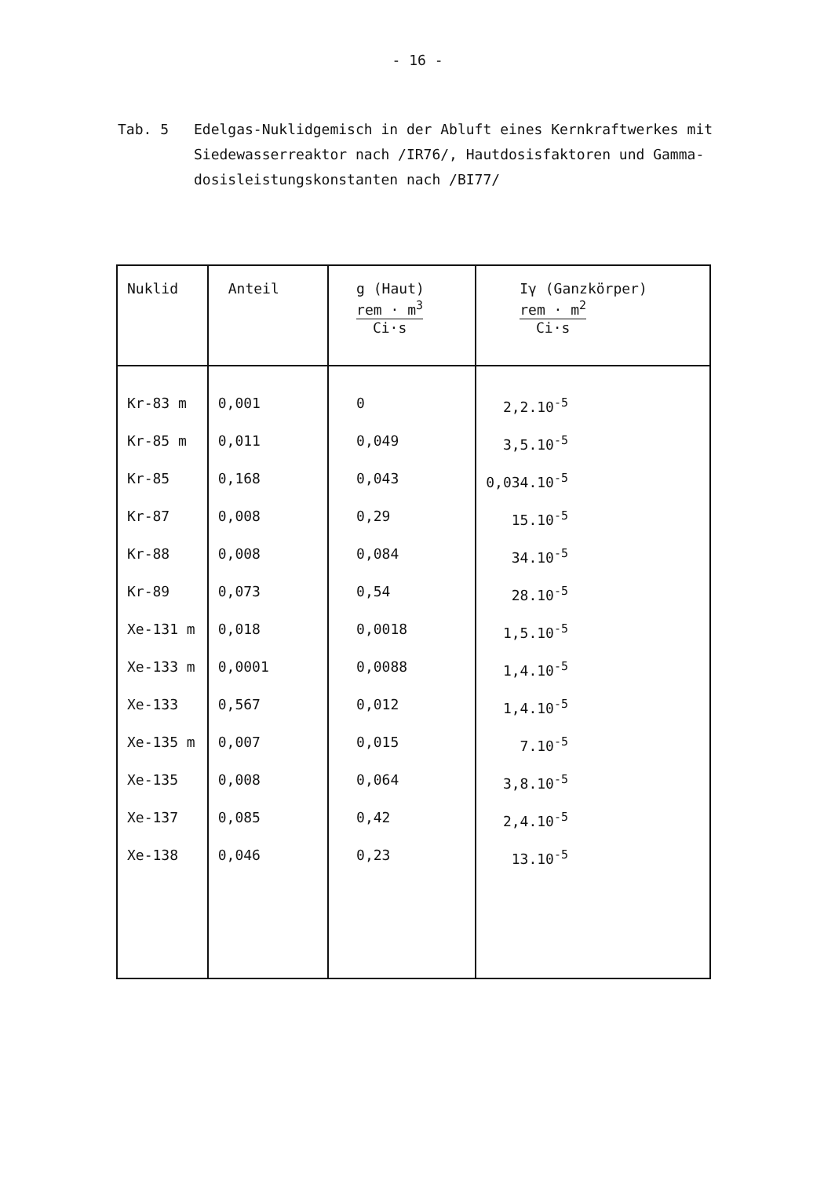- 16 -
Tab. 5 Edelgas-Nuklidgemisch in der Abluft eines Kernkraftwerkes mit Siedewasserreaktor nach /IR76/, Hautdosisfaktoren und Gamma­dosisleistungskonstanten nach /BI77/
| Nuklid | Anteil | g (Haut) rem · m<sup>3</sup> Ci·s | Iγ (Ganzkörper) rem · m<sup>2</sup> Ci·s |
| --- | --- | --- | --- |
| Kr-83 m | 0,001 | 0 | 2,2.10<sup>-5</sup> |
| Kr-85 m | 0,011 | 0,049 | 3,5.10<sup>-5</sup> |
| Kr-85 | 0,168 | 0,043 | 0,034.10<sup>-5</sup> |
| Kr-87 | 0,008 | 0,29 | 15.10<sup>-5</sup> |
| Kr-88 | 0,008 | 0,084 | 34.10<sup>-5</sup> |
| Kr-89 | 0,073 | 0,54 | 28.10<sup>-5</sup> |
| Xe-131 m | 0,018 | 0,0018 | 1,5.10<sup>-5</sup> |
| Xe-133 m | 0,0001 | 0,0088 | 1,4.10<sup>-5</sup> |
| Xe-133 | 0,567 | 0,012 | 1,4.10<sup>-5</sup> |
| Xe-135 m | 0,007 | 0,015 | 7.10<sup>-5</sup> |
| Xe-135 | 0,008 | 0,064 | 3,8.10<sup>-5</sup> |
| Xe-137 | 0,085 | 0,42 | 2,4.10<sup>-5</sup> |
| Xe-138 | 0,046 | 0,23 | 13.10<sup>-5</sup> |